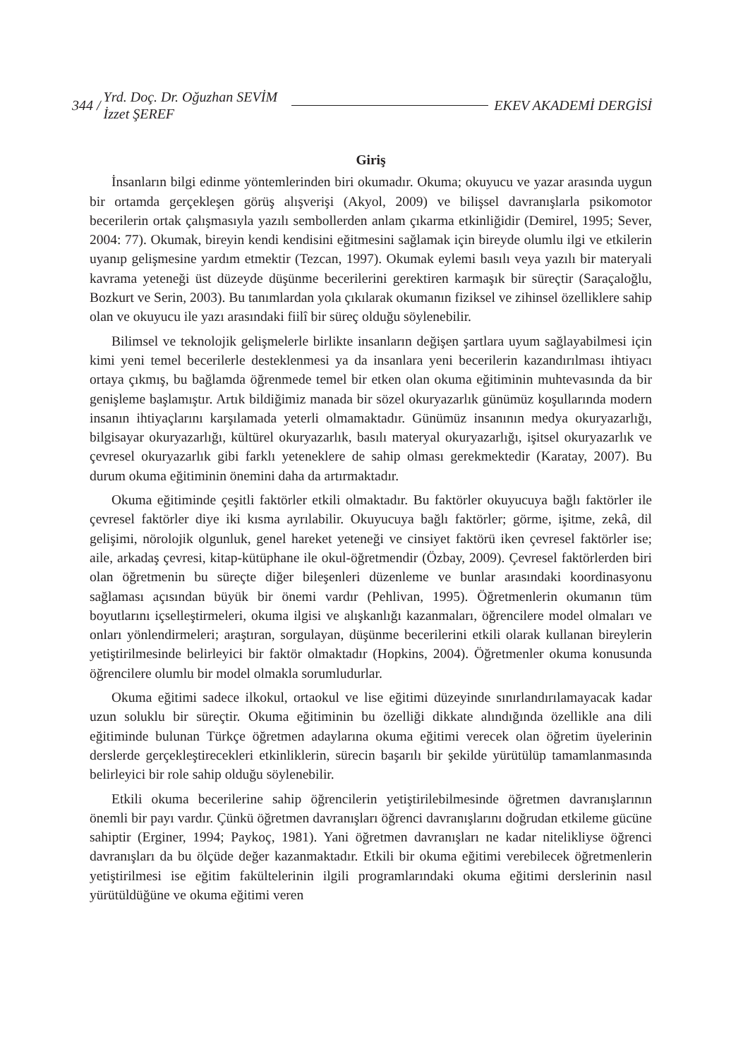344 / Yrd. Doç. Dr. Oğuzhan SEVİM
İzzet ŞEREF EKEV AKADEMİ DERGİSİ
Giriş
İnsanların bilgi edinme yöntemlerinden biri okumadır. Okuma; okuyucu ve yazar arasında uygun bir ortamda gerçekleşen görüş alışverişi (Akyol, 2009) ve bilişsel davranışlarla psikomotor becerilerin ortak çalışmasıyla yazılı sembollerden anlam çıkarma etkinliğidir (Demirel, 1995; Sever, 2004: 77). Okumak, bireyin kendi kendisini eğitmesini sağlamak için bireyde olumlu ilgi ve etkilerin uyanıp gelişmesine yardım etmektir (Tezcan, 1997). Okumak eylemi basılı veya yazılı bir materyali kavrama yeteneği üst düzeyde düşünme becerilerini gerektiren karmaşık bir süreçtir (Saraçaloğlu, Bozkurt ve Serin, 2003). Bu tanımlardan yola çıkılarak okumanın fiziksel ve zihinsel özelliklere sahip olan ve okuyucu ile yazı arasındaki fiilî bir süreç olduğu söylenebilir.
Bilimsel ve teknolojik gelişmelerle birlikte insanların değişen şartlara uyum sağlayabilmesi için kimi yeni temel becerilerle desteklenmesi ya da insanlara yeni becerilerin kazandırılması ihtiyacı ortaya çıkmış, bu bağlamda öğrenmede temel bir etken olan okuma eğitiminin muhtevasında da bir genişleme başlamıştır. Artık bildiğimiz manada bir sözel okuryazarlık günümüz koşullarında modern insanın ihtiyaçlarını karşılamada yeterli olmamaktadır. Günümüz insanının medya okuryazarlığı, bilgisayar okuryazarlığı, kültürel okuryazarlık, basılı materyal okuryazarlığı, işitsel okuryazarlık ve çevresel okuryazarlık gibi farklı yeteneklere de sahip olması gerekmektedir (Karatay, 2007). Bu durum okuma eğitiminin önemini daha da artırmaktadır.
Okuma eğitiminde çeşitli faktörler etkili olmaktadır. Bu faktörler okuyucuya bağlı faktörler ile çevresel faktörler diye iki kısma ayrılabilir. Okuyucuya bağlı faktörler; görme, işitme, zekâ, dil gelişimi, nörolojik olgunluk, genel hareket yeteneği ve cinsiyet faktörü iken çevresel faktörler ise; aile, arkadaş çevresi, kitap-kütüphane ile okul-öğretmendir (Özbay, 2009). Çevresel faktörlerden biri olan öğretmenin bu süreçte diğer bileşenleri düzenleme ve bunlar arasındaki koordinasyonu sağlaması açısından büyük bir önemi vardır (Pehlivan, 1995). Öğretmenlerin okumanın tüm boyutlarını içselleştirmeleri, okuma ilgisi ve alışkanlığı kazanmaları, öğrencilere model olmaları ve onları yönlendirmeleri; araştıran, sorgulayan, düşünme becerilerini etkili olarak kullanan bireylerin yetiştirilmesinde belirleyici bir faktör olmaktadır (Hopkins, 2004). Öğretmenler okuma konusunda öğrencilere olumlu bir model olmakla sorumludurlar.
Okuma eğitimi sadece ilkokul, ortaokul ve lise eğitimi düzeyinde sınırlandırılamayacak kadar uzun soluklu bir süreçtir. Okuma eğitiminin bu özelliği dikkate alındığında özellikle ana dili eğitiminde bulunan Türkçe öğretmen adaylarına okuma eğitimi verecek olan öğretim üyelerinin derslerde gerçekleştirecekleri etkinliklerin, sürecin başarılı bir şekilde yürütülüp tamamlanmasında belirleyici bir role sahip olduğu söylenebilir.
Etkili okuma becerilerine sahip öğrencilerin yetiştirilebilmesinde öğretmen davranışlarının önemli bir payı vardır. Çünkü öğretmen davranışları öğrenci davranışlarını doğrudan etkileme gücüne sahiptir (Erginer, 1994; Paykoç, 1981). Yani öğretmen davranışları ne kadar nitelikliyse öğrenci davranışları da bu ölçüde değer kazanmaktadır. Etkili bir okuma eğitimi verebilecek öğretmenlerin yetiştirilmesi ise eğitim fakültelerinin ilgili programlarındaki okuma eğitimi derslerinin nasıl yürütüldüğüne ve okuma eğitimi veren